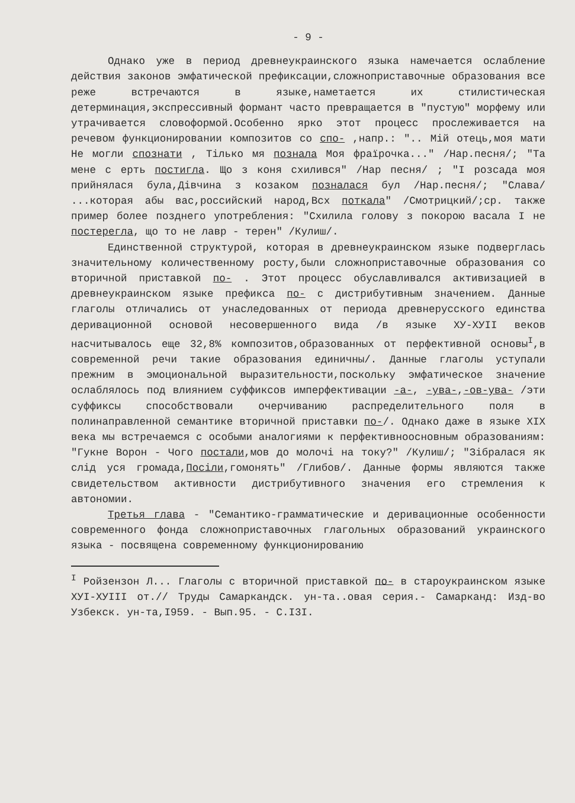- 9 -
Однако уже в период древнеукраинского языка намечается ослабление действия законов эмфатической префиксации,сложноприставочные образования все реже встречаются в языке,наметается их стилистическая детерминация,экспрессивный формант часто превращается в "пустую" морфему или утрачивается словоформой.Особенно ярко этот процесс прослеживается на речевом функционировании композитов со спо- ,напр.: ".. Мій отець,моя мати Не могли спознати , Тілько мя познала Моя фраїрочка..." /Нар.песня/; "Та мене с ерть постигла. Що з коня схилився" /Нар песня/ ; "І розсада моя прийнялася була,Дівчина з козаком познaлася бул /Нар.песня/; "Слава/ ...которая абы вас,российский народ,Всх поткала" /Смотрицкий/;ср. также пример более позднего употребления: "Схилила голову з покорою васала І не постерегла, що то не лавр - терен" /Кулиш/.
Единственной структурой, которая в древнеукраинском языке подверглась значительному количественному росту,были сложноприставочные образования со вторичной приставкой по- . Этот процесс обуславливался активизацией в древнеукраинском языке префикса по- с дистрибутивным значением. Данные глаголы отличались от унаследованных от периода древнерусского единства деривационной основой несовершенного вида /в языке XУ-XУII веков насчитывалось еще 32,8% композитов,образованных от перфективной основы<sup>I</sup>,в современной речи такие образования единичны/. Данные глаголы уступали прежним в эмоциональной выразительности,поскольку эмфатическое значение ослаблялось под влиянием суффиксов имперфективации -а-, -ува-,-ов-ува- /эти суффиксы способствовали очерчиванию распределительного поля в полинаправленной семантике вторичной приставки по-/. Однако даже в языке XIX века мы встречаемся с особыми аналогиями к перфективноосновным образованиям: "Гукне Ворон - Чого постали,мов до молочі на току?" /Кулиш/; "Зібралася як слід уся громада,Посіли,гомонять" /Глибов/. Данные формы являются также свидетельством активности дистрибутивного значения его стремления к автономии.
Третья глава - "Семантико-грамматические и деривационные особенности современного фонда сложноприставочных глагольных образований украинского языка - посвящена современному функционированию
<sup>I</sup> Ройзензон Л... Глаголы с вторичной приставкой по- в староукраинском языке XУI-XУIII от.// Труды Самаркандск. ун-та..овая серия.- Самарканд: Изд-во Узбекск. ун-та,I959. - Вып.95. - С.I3I.